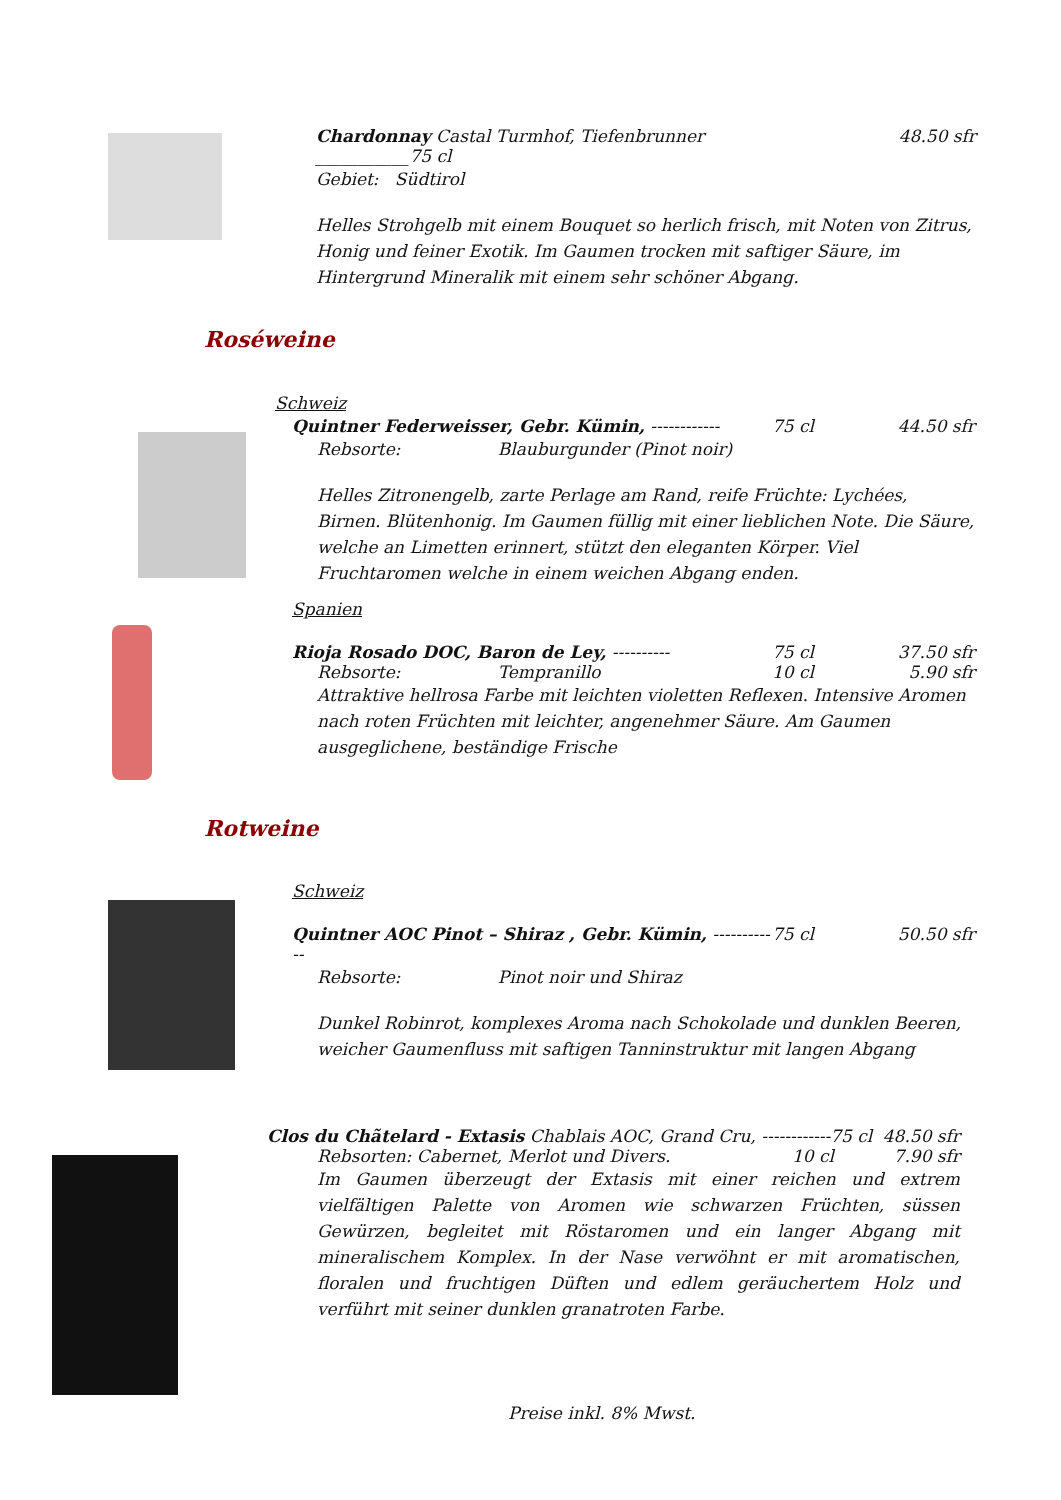Chardonnay Castal Turmhof, Tiefenbrunner ___________75 cl 48.50 sfr
Gebiet: Südtirol
Helles Strohgelb mit einem Bouquet so herlich frisch, mit Noten von Zitrus, Honig und feiner Exotik. Im Gaumen trocken mit saftiger Säure, im Hintergrund Mineralik mit einem sehr schöner Abgang.
Roséweine
Schweiz
Quintner Federweisser, Gebr. Kümin, ------------ 75 cl 44.50 sfr
Rebsorte: Blauburgunder (Pinot noir)
Helles Zitronengelb, zarte Perlage am Rand, reife Früchte: Lychées, Birnen. Blütenhonig. Im Gaumen füllig mit einer lieblichen Note. Die Säure, welche an Limetten erinnert, stützt den eleganten Körper. Viel Fruchtaromen welche in einem weichen Abgang enden.
Spanien
Rioja Rosado DOC, Baron de Ley, ---------- 75 cl 37.50 sfr
Rebsorte: Tempranillo 10 cl 5.90 sfr
Attraktive hellrosa Farbe mit leichten violetten Reflexen. Intensive Aromen nach roten Früchten mit leichter, angenehmer Säure. Am Gaumen ausgeglichene, beständige Frische
Rotweine
Schweiz
Quintner AOC Pinot – Shiraz , Gebr. Kümin, ------------ 75 cl 50.50 sfr
Rebsorte: Pinot noir und Shiraz
Dunkel Robinrot, komplexes Aroma nach Schokolade und dunklen Beeren, weicher Gaumenfluss mit saftigen Tanninstruktur mit langen Abgang
Clos du Chãtelard - Extasis Chablais AOC, Grand Cru, ------------75 cl 48.50 sfr
Rebsorten: Cabernet, Merlot und Divers. 10 cl 7.90 sfr
Im Gaumen überzeugt der Extasis mit einer reichen und extrem vielfältigen Palette von Aromen wie schwarzen Früchten, süssen Gewürzen, begleitet mit Röstaromen und ein langer Abgang mit mineralischem Komplex. In der Nase verwöhnt er mit aromatischen, floralen und fruchtigen Düften und edlem geräuchertem Holz und verführt mit seiner dunklen granatroten Farbe.
Preise inkl. 8% Mwst.